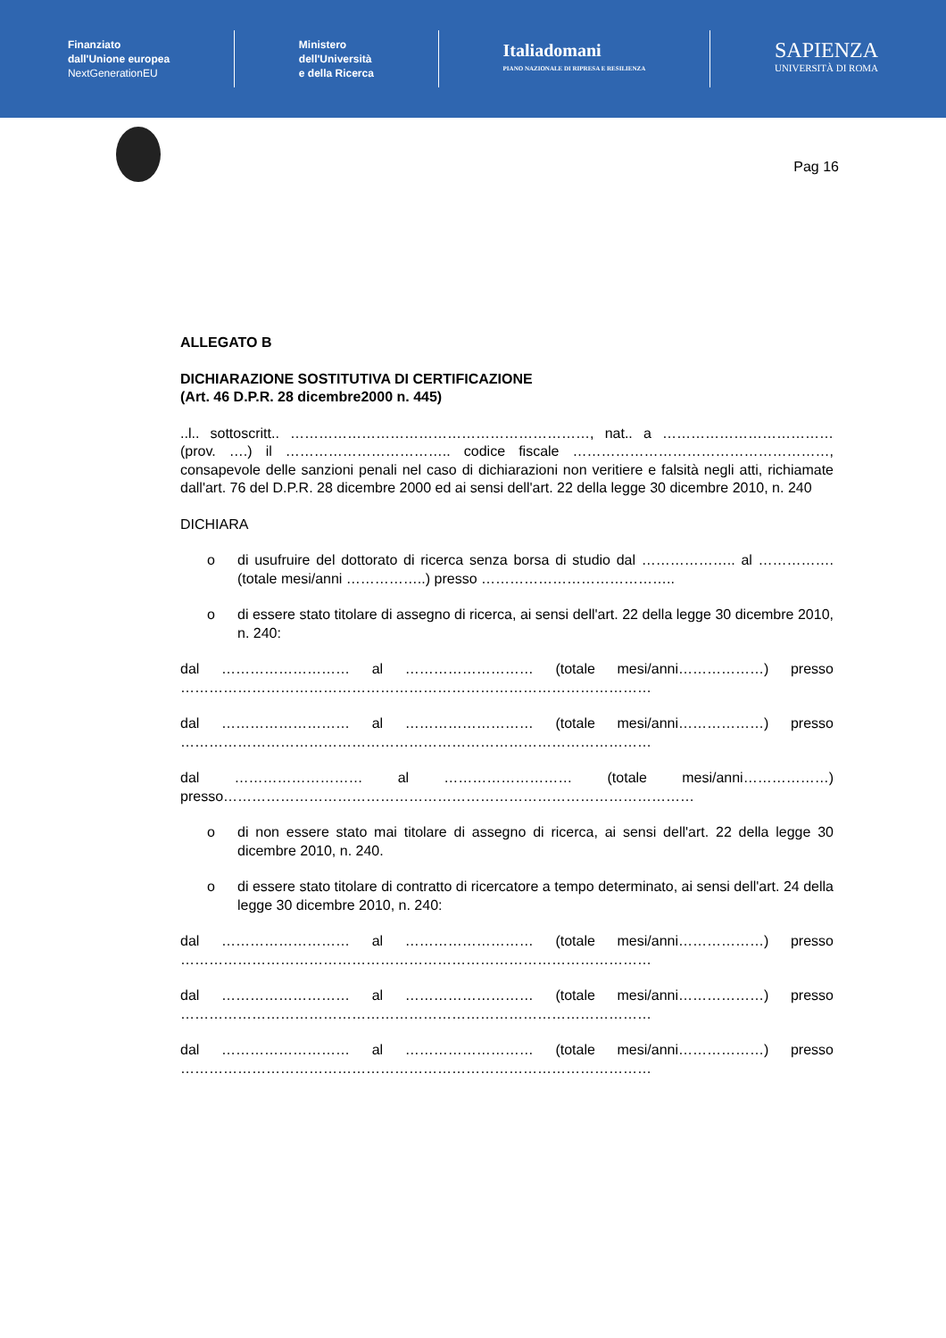Finanziato
dall'Unione europea
NextGenerationEU
Ministero
dell'Università
e della Ricerca
Italiadomani
PIANO NAZIONALE DI RIPRESA E RESILIENZA
SAPIENZA
UNIVERSITÀ DI ROMA
Pag 16
ALLEGATO B
DICHIARAZIONE SOSTITUTIVA DI CERTIFICAZIONE
(Art. 46 D.P.R. 28 dicembre2000 n. 445)
..l.. sottoscritt.. ………………………………………………………, nat.. a ……………………………… (prov. ….) il …………………………….. codice fiscale ………………………………………………, consapevole delle sanzioni penali nel caso di dichiarazioni non veritiere e falsità negli atti, richiamate dall'art. 76 del D.P.R. 28 dicembre 2000 ed ai sensi dell'art. 22 della legge 30 dicembre 2010, n. 240
DICHIARA
o di usufruire del dottorato di ricerca senza borsa di studio dal ……………….. al ……………. (totale mesi/anni ……………..) presso …………………………………..
o di essere stato titolare di assegno di ricerca, ai sensi dell'art. 22 della legge 30 dicembre 2010, n. 240:
dal ……………………… al ……………………… (totale mesi/anni………………) presso ………………………………………………………………………………………
dal ……………………… al ……………………… (totale mesi/anni………………) presso ………………………………………………………………………………………
dal ……………………… al ……………………… (totale mesi/anni………………) presso………………………………………………………………………………………
o di non essere stato mai titolare di assegno di ricerca, ai sensi dell'art. 22 della legge 30 dicembre 2010, n. 240.
o di essere stato titolare di contratto di ricercatore a tempo determinato, ai sensi dell'art. 24 della legge 30 dicembre 2010, n. 240:
dal ……………………… al ……………………… (totale mesi/anni………………) presso ………………………………………………………………………………………
dal ……………………… al ……………………… (totale mesi/anni………………) presso ………………………………………………………………………………………
dal ……………………… al ……………………… (totale mesi/anni………………) presso ………………………………………………………………………………………